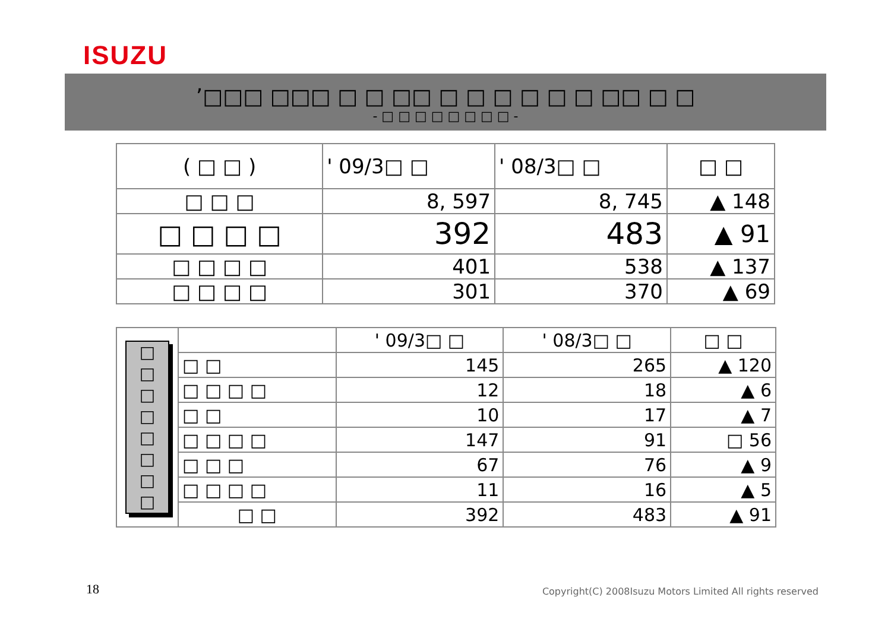ISUZU
’□□□ □□□ □ □ □□ □ □ □ □ □ □ □□ □ □
- □ □ □ □ □ □ □ □ -
| ( □ □ ) | ' 09/3□ □ | ' 08/3□ □ | □ □ |
| --- | --- | --- | --- |
| □ □ □ | 8, 597 | 8, 745 | ▲ 148 |
| □ □ □ □ | 392 | 483 | ▲ 91 |
| □ □ □ □ | 401 | 538 | ▲ 137 |
| □ □ □ □ | 301 | 370 | ▲ 69 |
| □ □ □ □ □ □ □ □ | | ' 09/3□ □ | ' 08/3□ □ | □ □ |
| | □ □ | 145 | 265 | ▲ 120 |
| | □ □ □ □ | 12 | 18 | ▲ 6 |
| | □ □ | 10 | 17 | ▲ 7 |
| | □ □ □ □ | 147 | 91 | □ 56 |
| | □ □ □ | 67 | 76 | ▲ 9 |
| | □ □ □ □ | 11 | 16 | ▲ 5 |
| | □ □ | 392 | 483 | ▲ 91 |
18
Copyright(C) 2008Isuzu Motors Limited All rights reserved